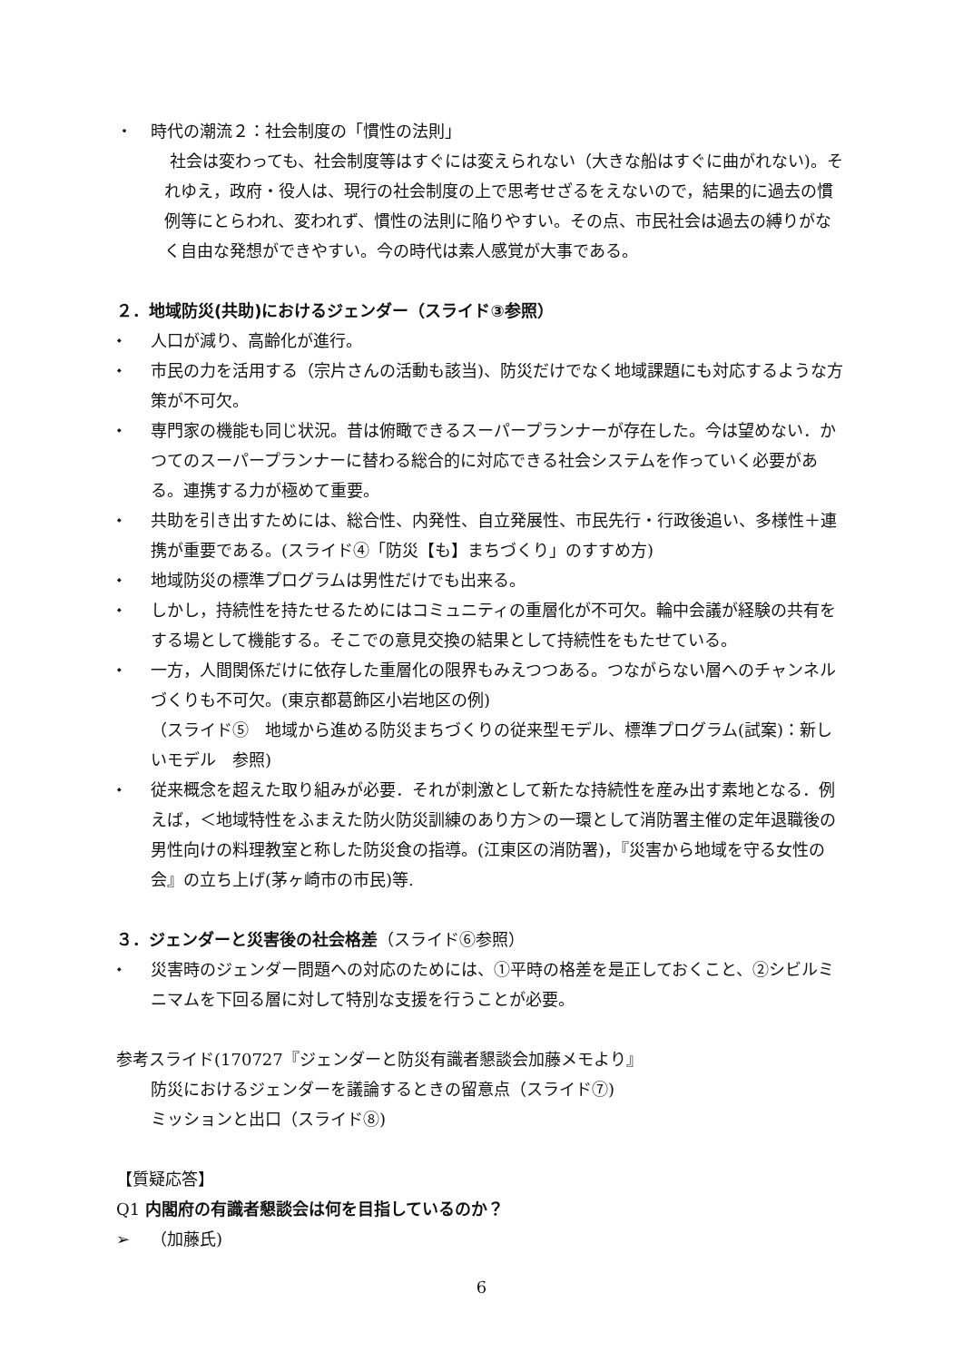・ 時代の潮流２：社会制度の「慣性の法則」
社会は変わっても、社会制度等はすぐには変えられない（大きな船はすぐに曲がれない)。それゆえ，政府・役人は、現行の社会制度の上で思考せざるをえないので，結果的に過去の慣例等にとらわれ、変われず、慣性の法則に陥りやすい。その点、市民社会は過去の縛りがなく自由な発想ができやすい。今の時代は素人感覚が大事である。
２．地域防災(共助)におけるジェンダー（スライド③参照）
⬩ 人口が減り、高齢化が進行。
⬩ 市民の力を活用する（宗片さんの活動も該当)、防災だけでなく地域課題にも対応するような方策が不可欠。
⬩ 専門家の機能も同じ状況。昔は俯瞰できるスーパープランナーが存在した。今は望めない．かつてのスーパープランナーに替わる総合的に対応できる社会システムを作っていく必要がある。連携する力が極めて重要。
⬩ 共助を引き出すためには、総合性、内発性、自立発展性、市民先行・行政後追い、多様性＋連携が重要である。(スライド④「防災【も】まちづくり」のすすめ方)
⬩ 地域防災の標準プログラムは男性だけでも出来る。
⬩ しかし，持続性を持たせるためにはコミュニティの重層化が不可欠。輪中会議が経験の共有をする場として機能する。そこでの意見交換の結果として持続性をもたせている。
⬩ 一方，人間関係だけに依存した重層化の限界もみえつつある。つながらない層へのチャンネルづくりも不可欠。(東京都葛飾区小岩地区の例)
（スライド⑤　地域から進める防災まちづくりの従来型モデル、標準プログラム(試案)：新しいモデル　参照)
⬩ 従来概念を超えた取り組みが必要．それが刺激として新たな持続性を産み出す素地となる．例えば，＜地域特性をふまえた防火防災訓練のあり方＞の一環として消防署主催の定年退職後の男性向けの料理教室と称した防災食の指導。(江東区の消防署)，『災害から地域を守る女性の会』の立ち上げ(茅ヶ崎市の市民)等.
３．ジェンダーと災害後の社会格差（スライド⑥参照）
⬩ 災害時のジェンダー問題への対応のためには、①平時の格差を是正しておくこと、②シビルミニマムを下回る層に対して特別な支援を行うことが必要。
参考スライド(170727『ジェンダーと防災有識者懇談会加藤メモより』
防災におけるジェンダーを議論するときの留意点（スライド⑦)
ミッションと出口（スライド⑧)
【質疑応答】
Q1 内閣府の有識者懇談会は何を目指しているのか？
➢ （加藤氏)
6